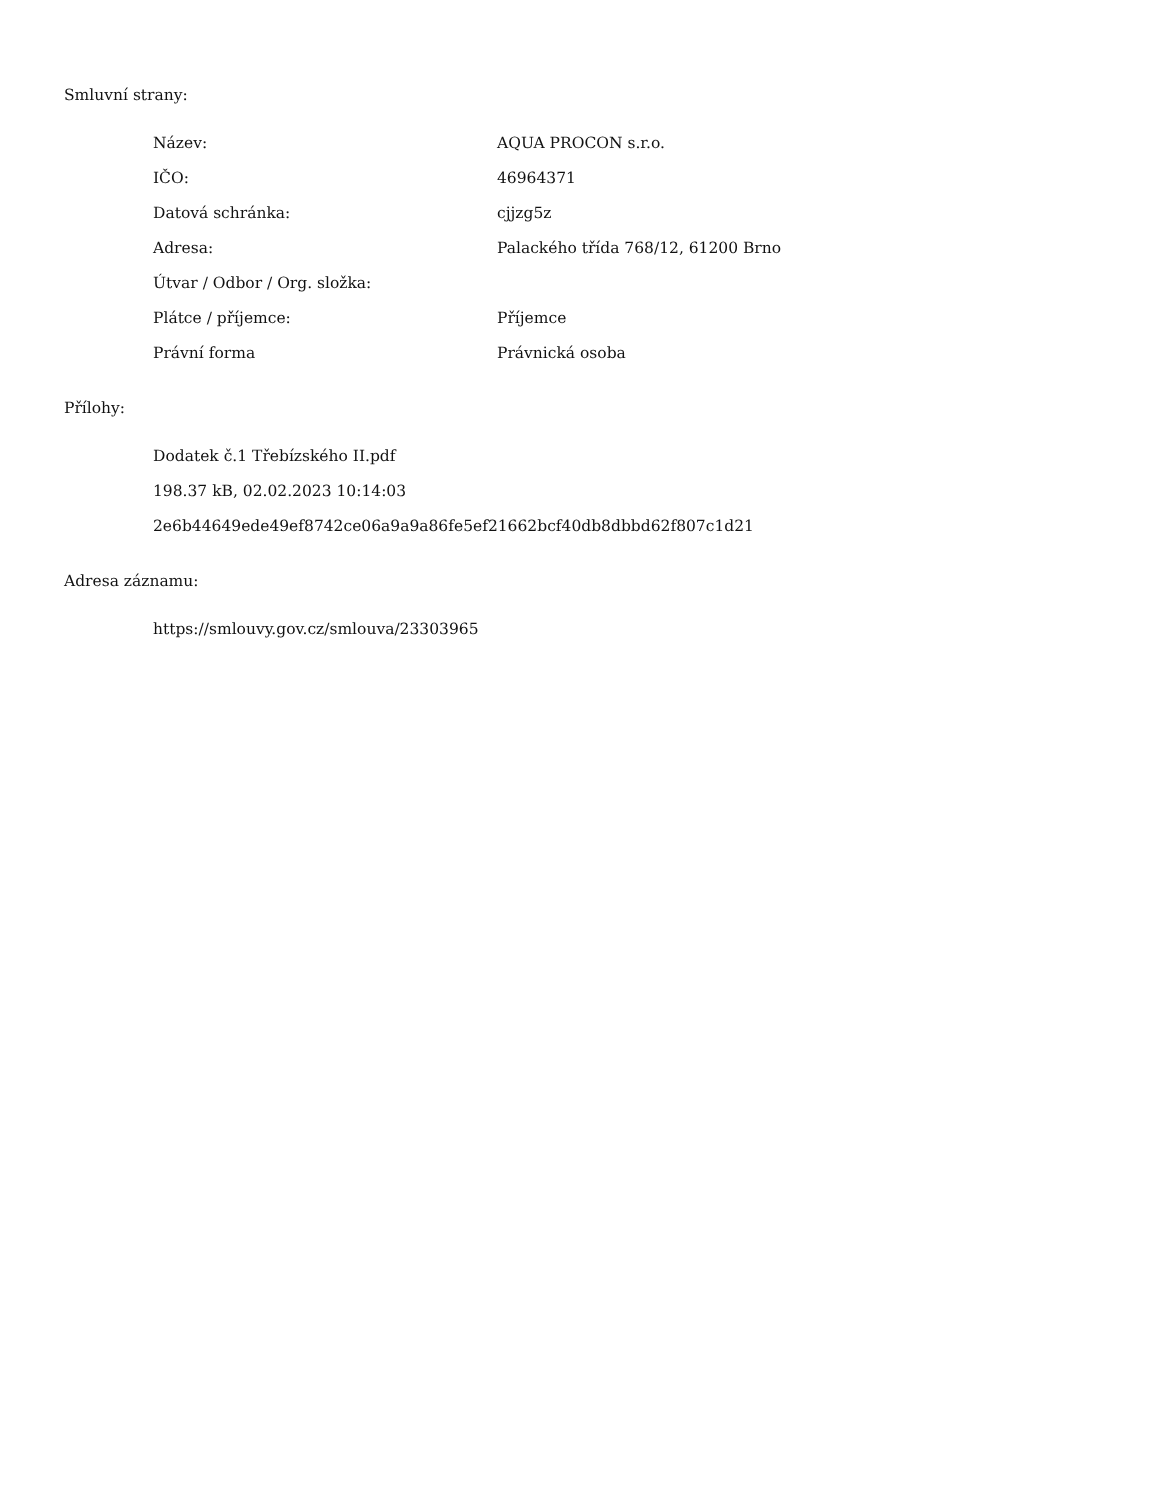Smluvní strany:
| Název: | AQUA PROCON s.r.o. |
| IČO: | 46964371 |
| Datová schránka: | cjjzg5z |
| Adresa: | Palackého třída 768/12, 61200 Brno |
| Útvar / Odbor / Org. složka: | |
| Plátce / příjemce: | Příjemce |
| Právní forma | Právnická osoba |
Přílohy:
Dodatek č.1 Třebízského II.pdf
198.37 kB, 02.02.2023 10:14:03
2e6b44649ede49ef8742ce06a9a9a86fe5ef21662bcf40db8dbbd62f807c1d21
Adresa záznamu:
https://smlouvy.gov.cz/smlouva/23303965